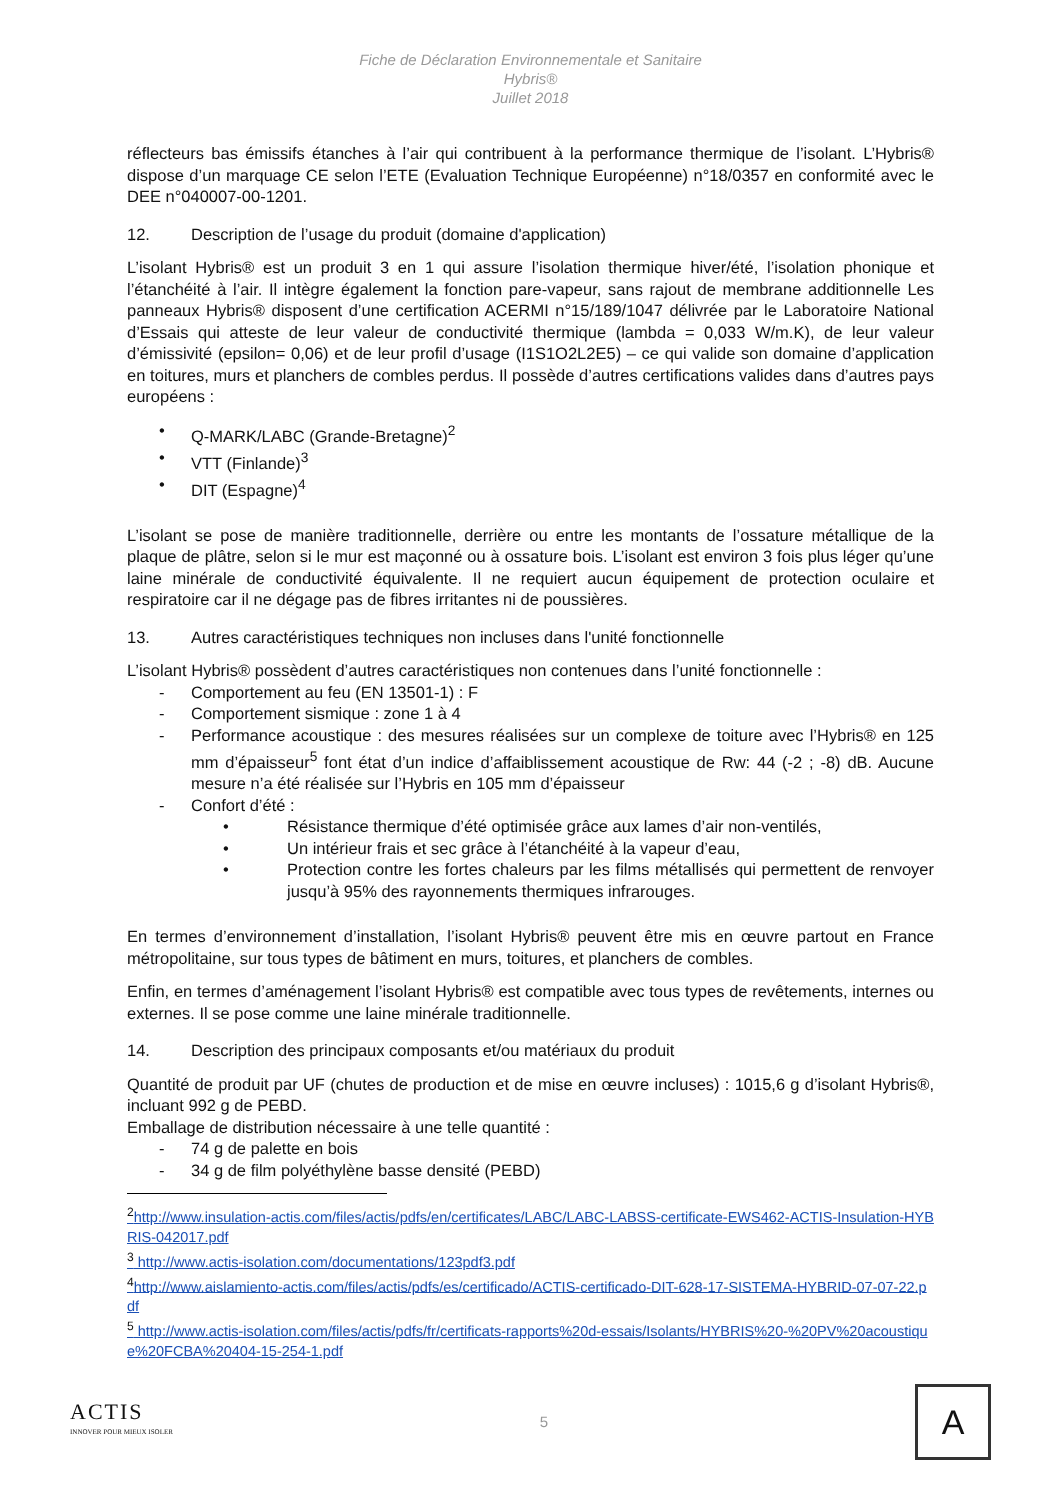Fiche de Déclaration Environnementale et Sanitaire
Hybris®
Juillet 2018
réflecteurs bas émissifs étanches à l’air qui contribuent à la performance thermique de l’isolant. L’Hybris® dispose d’un marquage CE selon l’ETE (Evaluation Technique Européenne) n°18/0357 en conformité avec le DEE n°040007-00-1201.
12. Description de l’usage du produit (domaine d'application)
L’isolant Hybris® est un produit 3 en 1 qui assure l’isolation thermique hiver/été, l’isolation phonique et l’étanchéité à l’air. Il intègre également la fonction pare-vapeur, sans rajout de membrane additionnelle Les panneaux Hybris® disposent d’une certification ACERMI n°15/189/1047 délivrée par le Laboratoire National d’Essais qui atteste de leur valeur de conductivité thermique (lambda = 0,033 W/m.K), de leur valeur d’émissivité (epsilon= 0,06) et de leur profil d’usage (I1S1O2L2E5) – ce qui valide son domaine d’application en toitures, murs et planchers de combles perdus. Il possède d’autres certifications valides dans d’autres pays européens :
• Q-MARK/LABC (Grande-Bretagne)<sup>2</sup>
• VTT (Finlande)<sup>3</sup>
• DIT (Espagne)<sup>4</sup>
L’isolant se pose de manière traditionnelle, derrière ou entre les montants de l’ossature métallique de la plaque de plâtre, selon si le mur est maçonné ou à ossature bois. L’isolant est environ 3 fois plus léger qu’une laine minérale de conductivité équivalente. Il ne requiert aucun équipement de protection oculaire et respiratoire car il ne dégage pas de fibres irritantes ni de poussières.
13. Autres caractéristiques techniques non incluses dans l'unité fonctionnelle
L’isolant Hybris® possèdent d’autres caractéristiques non contenues dans l’unité fonctionnelle :
- Comportement au feu (EN 13501-1) : F
- Comportement sismique : zone 1 à 4
- Performance acoustique : des mesures réalisées sur un complexe de toiture avec l’Hybris® en 125 mm d’épaisseur<sup>5</sup> font état d’un indice d’affaiblissement acoustique de Rw: 44 (-2 ; -8) dB. Aucune mesure n’a été réalisée sur l’Hybris en 105 mm d’épaisseur
- Confort d’été :
• Résistance thermique d’été optimisée grâce aux lames d’air non-ventilés,
• Un intérieur frais et sec grâce à l’étanchéité à la vapeur d’eau,
• Protection contre les fortes chaleurs par les films métallisés qui permettent de renvoyer jusqu’à 95% des rayonnements thermiques infrarouges.
En termes d’environnement d’installation, l’isolant Hybris® peuvent être mis en œuvre partout en France métropolitaine, sur tous types de bâtiment en murs, toitures, et planchers de combles.
Enfin, en termes d’aménagement l’isolant Hybris® est compatible avec tous types de revêtements, internes ou externes. Il se pose comme une laine minérale traditionnelle.
14. Description des principaux composants et/ou matériaux du produit
Quantité de produit par UF (chutes de production et de mise en œuvre incluses) : 1015,6 g d’isolant Hybris®, incluant 992 g de PEBD.
Emballage de distribution nécessaire à une telle quantité :
- 74 g de palette en bois
- 34 g de film polyéthylène basse densité (PEBD)
<sup>2</sup> http://www.insulation-actis.com/files/actis/pdfs/en/certificates/LABC/LABC-LABSS-certificate-EWS462-ACTIS-Insulation-HYBRIS-042017.pdf
<sup>3</sup> http://www.actis-isolation.com/documentations/123pdf3.pdf
<sup>4</sup> http://www.aislamiento-actis.com/files/actis/pdfs/es/certificado/ACTIS-certificado-DIT-628-17-SISTEMA-HYBRID-07-07-22.pdf
<sup>5</sup> http://www.actis-isolation.com/files/actis/pdfs/fr/certificats-rapports%20d-essais/Isolants/HYBRIS%20-%20PV%20acoustique%20FCBA%20404-15-254-1.pdf
ACTIS
INNOVER POUR MIEUX ISOLER
5
A